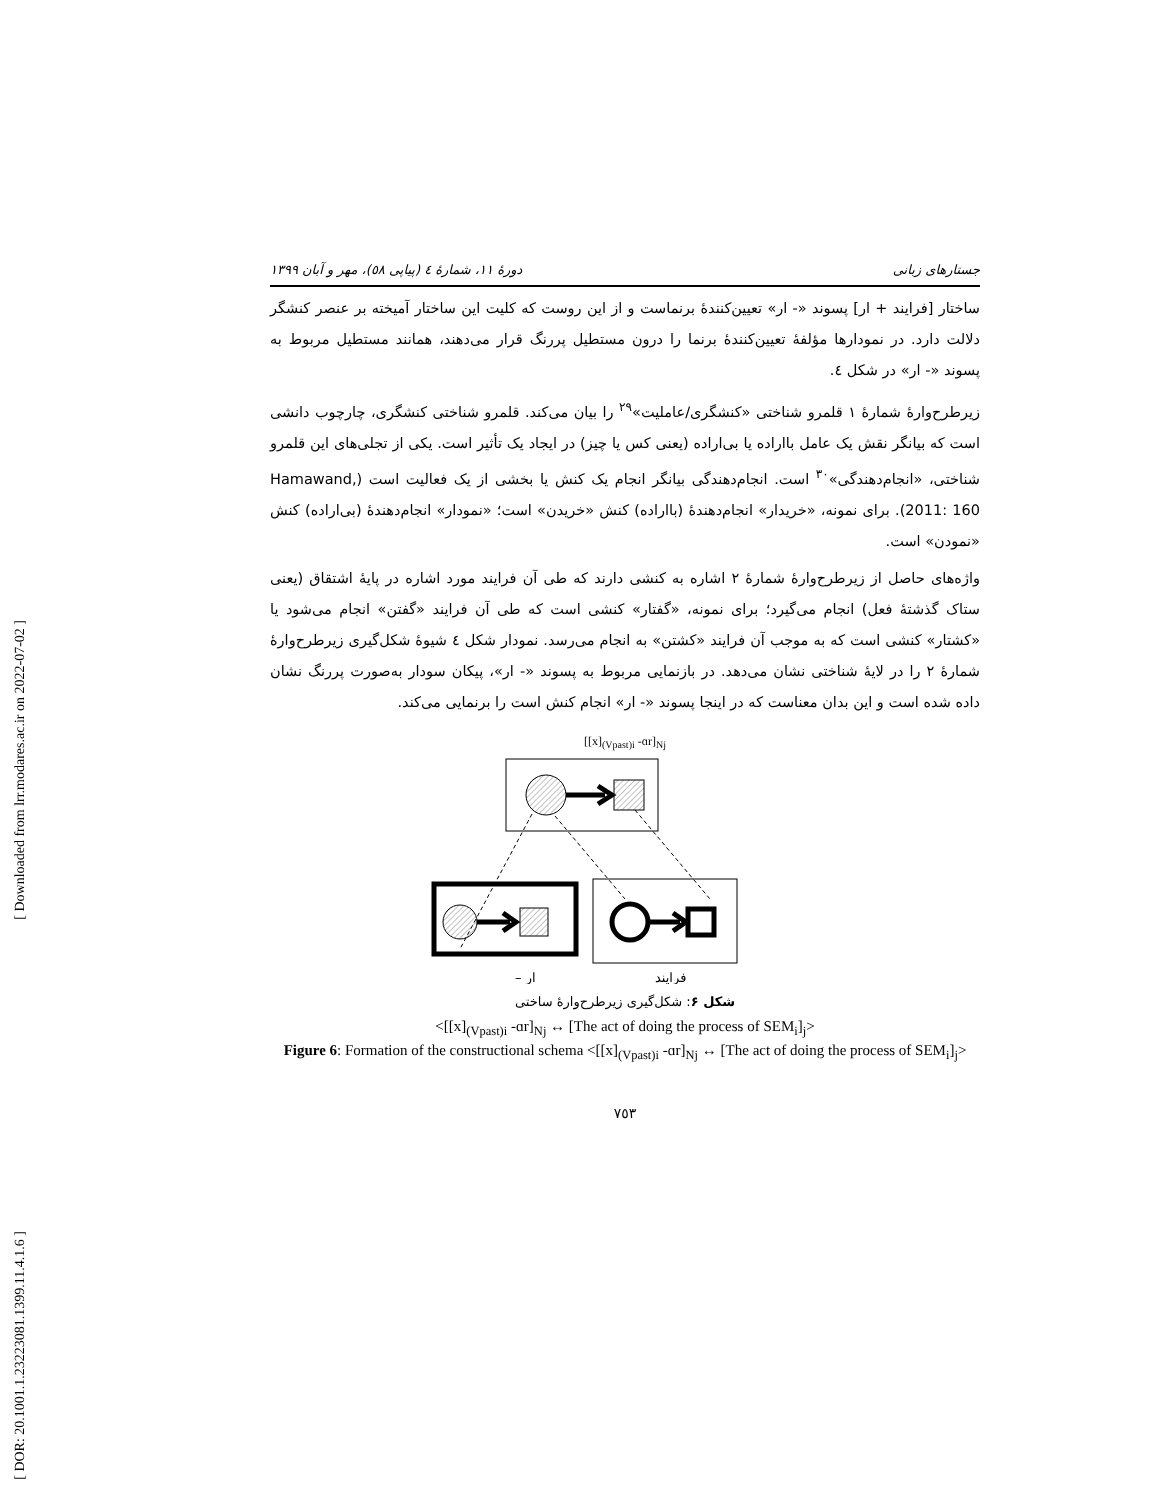[ Downloaded from lrr.modares.ac.ir on 2022-07-02 ]
[ DOR: 20.1001.1.23223081.1399.11.4.1.6 ]
جستارهای زبانی دورهٔ ۱۱، شمارهٔ ٤ (پیاپی ٥٨)، مهر و آبان ۱۳۹۹
ساختار [فرایند + ار] پسوند «- ار» تعیین‌کنندهٔ برنماست و از این روست که کلیت این ساختار آمیخته بر عنصر کنشگر دلالت دارد. در نمودارها مؤلفهٔ تعیین‌کنندهٔ برنما را درون مستطیل پررنگ قرار می‌دهند، همانند مستطیل مربوط به پسوند «- ار» در شکل ٤.
زیرطرح‌وارهٔ شمارهٔ ۱ قلمرو شناختی «کنشگری/عاملیت»<sup>۲۹</sup> را بیان می‌کند. قلمرو شناختی کنشگری، چارچوب دانشی است که بیانگر نقش یک عامل بااراده یا بی‌اراده (یعنی کس یا چیز) در ایجاد یک تأثیر است. یکی از تجلی‌های این قلمرو شناختی، «انجام‌دهندگی»<sup>۳۰</sup> است. انجام‌دهندگی بیانگر انجام یک کنش یا بخشی از یک فعالیت است (Hamawand, 2011: 160). برای نمونه، «خریدار» انجام‌دهندهٔ (بااراده) کنش «خریدن» است؛ «نمودار» انجام‌دهندهٔ (بی‌اراده) کنش «نمودن» است.
واژه‌های حاصل از زیرطرح‌وارهٔ شمارهٔ ۲ اشاره به کنشی دارند که طی آن فرایند مورد اشاره در پایهٔ اشتقاق (یعنی ستاک گذشتهٔ فعل) انجام می‌گیرد؛ برای نمونه، «گفتار» کنشی است که طی آن فرایند «گفتن» انجام می‌شود یا «کشتار» کنشی است که به موجب آن فرایند «کشتن» به انجام می‌رسد. نمودار شکل ٤ شیوهٔ شکل‌گیری زیرطرح‌وارهٔ شمارهٔ ۲ را در لایهٔ شناختی نشان می‌دهد. در بازنمایی مربوط به پسوند «- ار»، پیکان سودار به‌صورت پررنگ نشان داده شده است و این بدان معناست که در اینجا پسوند «- ار» انجام کنش است را برنمایی می‌کند.
[[x]<sub>(Vpast)i</sub> -ɑr]<sub>Nj</sub>
فرایند
– ار
شکل ۶: شکل‌گیری زیرطرح‌وارهٔ ساختی
<[[x]<sub>(Vpast)i</sub> -ɑr]<sub>Nj</sub> ↔ [The act of doing the process of SEM<sub>i</sub>]<sub>j</sub>>
Figure 6: Formation of the constructional schema <[[x]<sub>(Vpast)i</sub> -ɑr]<sub>Nj</sub> ↔ [The act of doing the process of SEM<sub>i</sub>]<sub>j</sub>>
۷٥۳